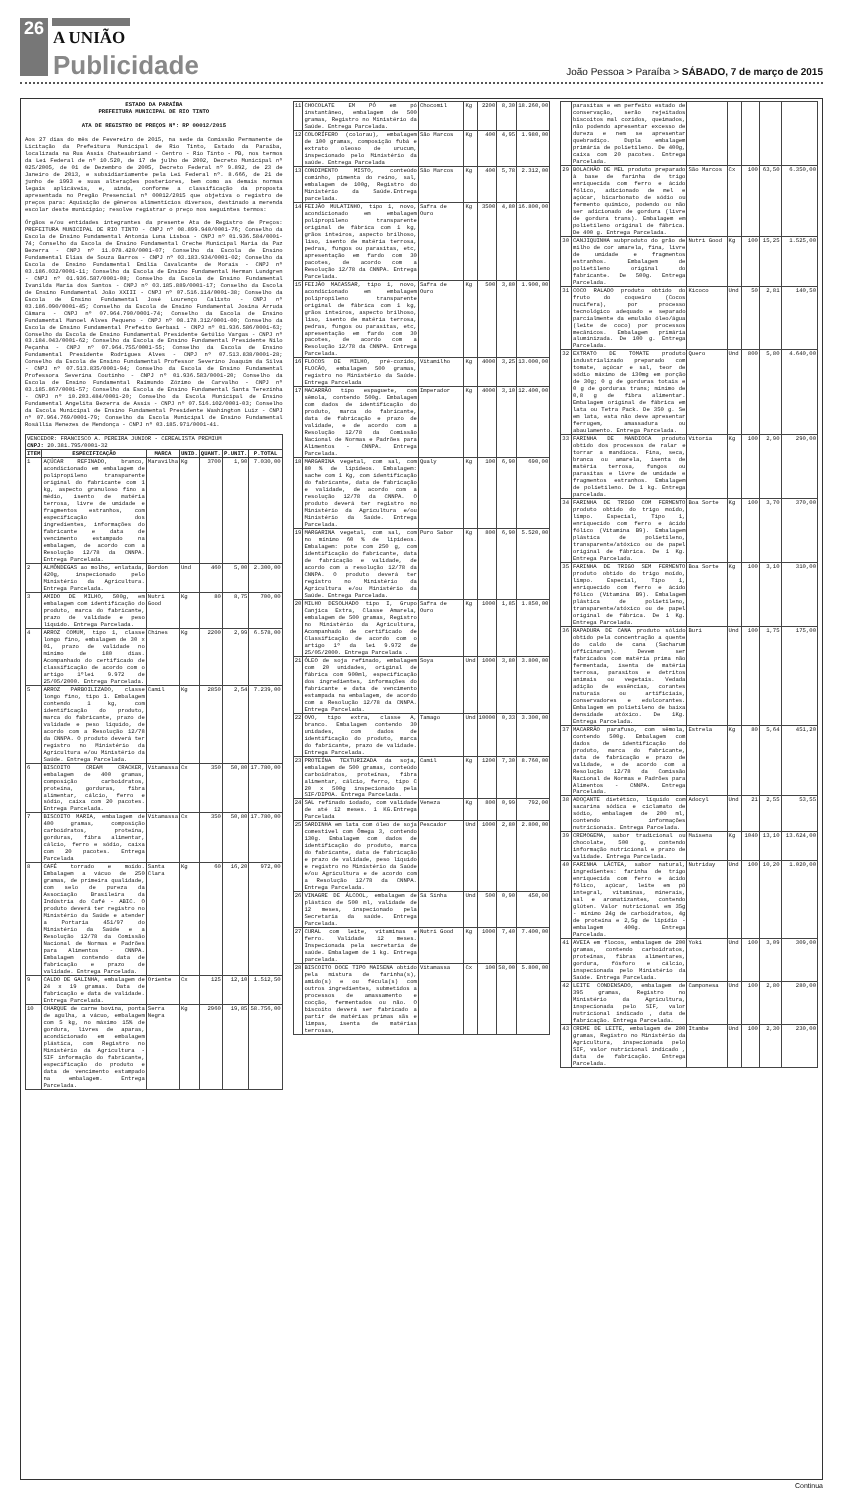26 A UNIÃO
Publicidade
João Pessoa > Paraíba > SÁBADO, 7 de março de 2015
ESTADO DA PARAÍBA
PREFEITURA MUNICIPAL DE RIO TINTO
ATA DE REGISTRO DE PREÇOS Nº: RP 00012/2015
Aos 27 dias do mês de Fevereiro de 2015, na sede da Comissão Permanente de Licitação da Prefeitura Municipal de Rio Tinto, Estado da Paraíba, localizada na Rua Assis Chateaubriand - Centro - Rio Tinto - PB, nos termos da Lei Federal de nº 10.520, de 17 de julho de 2002, Decreto Municipal nº 025/2005, de 01 de Dezembro de 2005, Decreto Federal nº 9.892, de 23 de Janeiro de 2013, e subsidiariamente pela Lei Federal nº. 8.666, de 21 de junho de 1993 e suas alterações posteriores, bem como as demais normas legais aplicáveis, e, ainda, conforme a classificação da proposta apresentada no Pregão Presencial nº 00012/2015 que objetiva o registro de preços para: Aquisição de gêneros alimentícios diversos, destinado a merenda escolar deste município; resolve registrar o preço nos seguintes termos:
Órgãos e/ou entidades integrantes da presente Ata de Registro de Preços: PREFEITURA MUNICIPAL DE RIO TINTO - CNPJ nº 08.899.940/0001-76; Conselho da Escola de Ensino Fundamental Antonia Luna Lisboa - CNPJ nº 01.936.584/0001-74; Conselho da Escola de Ensino Fundamental Creche Municipal Maria da Paz Bezerra - CNPJ nº 11.078.420/0001-07; Conselho da Escola de Ensino Fundamental Elias de Souza Barros - CNPJ nº 03.183.934/0001-02; Conselho da Escola de Ensino Fundamental Emília Cavalcante de Morais - CNPJ nº 03.186.032/0001-11; Conselho da Escola de Ensino Fundamental Herman Lundgren - CNPJ nº 01.936.587/0001-08; Conselho da Escola de Ensino Fundamental Ivanilda Maria dos Santos - CNPJ nº 03.185.889/0001-17; Conselho da Escola de Ensino Fundamental João XXIII - CNPJ nº 07.516.114/0001-38; Conselho da Escola de Ensino Fundamental José Lourenço Calixto - CNPJ nº 03.186.090/0001-45; Conselho da Escola de Ensino Fundamental Josina Arruda Câmara - CNPJ nº 07.964.790/0001-74; Conselho da Escola de Ensino Fundamental Manoel Alves Pequeno - CNPJ nº 08.178.312/0001-00; Conselho da Escola de Ensino Fundamental Prefeito Gerbasi - CNPJ nº 01.936.586/0001-63; Conselho da Escola de Ensino Fundamental Presidente Getúlio Vargas - CNPJ nº 03.184.043/0001-62; Conselho da Escola de Ensino Fundamental Presidente Nilo Peçanha - CNPJ nº 07.964.755/0001-55; Conselho da Escola de Ensino Fundamental Presidente Rodrigues Alves - CNPJ nº 07.513.838/0001-28; Conselho da Escola de Ensino Fundamental Professor Severino Joaquim da Silva - CNPJ nº 07.513.835/0001-94; Conselho da Escola de Ensino Fundamental Professora Severina Coutinho - CNPJ nº 01.936.583/0001-20; Conselho da Escola de Ensino Fundamental Raimundo Zózimo de Carvalho - CNPJ nº 03.185.867/0001-57; Conselho da Escola de Ensino Fundamental Santa Terezinha - CNPJ nº 10.203.484/0001-20; Conselho da Escola Municipal de Ensino Fundamental Angelita Bezerra de Assis - CNPJ nº 07.516.102/0001-03; Conselho da Escola Municipal de Ensino Fundamental Presidente Washington Luiz - CNPJ nº 07.964.769/0001-79; Conselho da Escola Municipal de Ensino Fundamental Rosállia Menezes de Mendonça - CNPJ nº 03.185.971/0001-41.
| VENCEDOR: FRANCISCO A. PEREIRA JUNIOR - CEREALISTA PREMIUM CNPJ: 20.381.795/0001-32 | | | | | | |
| ITEM | ESPECIFICAÇÃO | MARCA | UNID. | QUANT. | P.UNIT. | P.TOTAL |
| 1 | AÇÚCAR REFINADO, branco, acondicionado em embalagem de polipropileno transparente original do fabricante com 1 kg, aspecto granuloso fino a médio, isento de matéria terrosa, livre de umidade e fragmentos estranhos, com especificação dos ingredientes, informações do fabricante e data de vencimento estampado na embalagem, de acordo com a Resolução 12/78 da CNNPA. Entrega Parcelada. | Maravilha | Kg | 3700 | 1,90 | 7.030,00 |
| 2 | ALMÔNDEGAS ao molho, enlatada, 420g, inspecionado pelo Ministério da Agricultura. Entrega Parcelada. | Bordon | Und | 460 | 5,00 | 2.300,00 |
| 3 | AMIDO DE MILHO, 500g, em embalagem com identificação do produto, marca do fabricante, prazo de validade e peso líquido. Entrega Parcelada. | Nutri Good | Kg | 80 | 8,75 | 700,00 |
| 4 | ARROZ COMUM, tipo 1, classe longo fino, embalagem de 30 x 01, prazo de validade no mínimo de 180 dias. Acompanhado do certificado de classificação de acordo com o artigo 1ºlei 9.972 de 25/05/2000. Entrega Parcelada. | Chines | Kg | 2200 | 2,99 | 6.578,00 |
| 5 | ARROZ PARBOILIZADO, classe longo fino, tipo 1. Embalagem contendo 1 kg, com identificação do produto, marca do fabricante, prazo de validade e peso líquido, de acordo com a Resolução 12/78 da CNNPA. O produto deverá ter registro no Ministério da Agricultura e/ou Ministério da Saúde. Entrega Parcelada. | Camil | Kg | 2850 | 2,54 | 7.239,00 |
| 6 | BISCOITO CREAM CRACKER, embalagem de 400 gramas, composição carboidratos, proteína, gorduras, fibra alimentar, cálcio, ferro e sódio, caixa com 20 pacotes. Entrega Parcelada. | Vitamassa | Cx | 350 | 50,80 | 17.780,00 |
| 7 | BISCOITO MARIA, embalagem de 400 gramas, composição carboidratos, proteína, gorduras, fibra alimentar, cálcio, ferro e sódio, caixa com 20 pacotes. Entrega Parcelada | Vitamassa | Cx | 350 | 50,80 | 17.780,00 |
| 8 | CAFÉ torrado e moído. Embalagem a vácuo de 250 gramas, de primeira qualidade, com selo de pureza da Associação Brasileira da Indústria do Café - ABIC. O produto deverá ter registro no Ministério da Saúde e atender a Portaria 451/97 do Ministério da Saúde e a Resolução 12/78 da Comissão Nacional de Normas e Padrões para Alimentos - CNNPA. Embalagem contendo data de fabricação e prazo de validade. Entrega Parcelada. | Santa Clara | Kg | 60 | 16,20 | 972,00 |
| 9 | CALDO DE GALINHA, embalagem de 24 x 19 gramas. Data de fabricação e data de validade. Entrega Parcelada. | Oriente | Cx | 125 | 12,10 | 1.512,50 |
| 10 | CHARQUE de carne bovina, ponta de agulha, a vácuo, embalagem com 5 kg, no máximo 15% de gordura, livres de aparas, acondicionado em embalagem plástica, com Registro no Ministério da Agricultura - SIF informação do fabricante, especificação do produto e data de vencimento estampado na embalagem. Entrega Parcelada. | Serra Negra | Kg | 2960 | 19,85 | 58.756,00 |
| 11 | CHOCOLATE EM PÓ em pó instantâneo, embalagem de 500 gramas, Registro no Ministério da Saúde. Entrega Parcelada. | Chocomil | Kg | 2200 | 8,30 | 18.260,00 |
| 12 | COLORÍFERO (colorau), embalagem de 100 gramas, composição fubá e extrato oleoso de urucum, inspecionado pelo Ministério da saúde. Entrega Parcelada | São Marcos | Kg | 400 | 4,95 | 1.980,00 |
| 13 | CONDIMENTO MISTO, conteúdo cominho, pimenta do reino, sal, embalagem de 100g, Registro do Ministério da Saúde.Entrega parcelada. | São Marcos | Kg | 400 | 5,78 | 2.312,00 |
| 14 | FEIJÃO MULATINHO, tipo 1, novo, acondicionado em embalagem polipropileno transparente original de fábrica com 1 kg, grãos inteiros, aspecto brilhoso, liso, isento de matéria terrosa, pedras, fungos ou parasitas, etc, apresentação em fardo com 30 pacotes, de acordo com a Resolução 12/78 da CNNPA. Entrega Parcelada. | Safra de Ouro | Kg | 3500 | 4,80 | 16.800,00 |
| 15 | FEIJÃO MACASSAR, tipo 1, novo, acondicionado em embalagem polipropileno transparente original de fábrica com 1 kg, grãos inteiros, aspecto brilhoso, liso, isento de matéria terrosa, pedras, fungos ou parasitas, etc, apresentação em fardo com 30 pacotes, de acordo com a Resolução 12/78 da CNNPA. Entrega Parcelada. | Safra de Ouro | Kg | 500 | 3,80 | 1.900,00 |
| 16 | FLOCOS DE MILHO, pré-cozido, FLOCÃO, embalagem 500 gramas, registro no Ministério da Saúde. Entrega Parcelada | Vitamilho | Kg | 4000 | 3,25 | 13.000,00 |
| 17 | MACARRÃO tipo espaguete, com sêmola, contendo 500g. Embalagem com dados de identificação do produto, marca do fabricante, data de fabricação e prazo de validade, e de acordo com a Resolução 12/78 da Comissão Nacional de Normas e Padrões para Alimentos - CNNPA. Entrega Parcelada. | Imperador | Kg | 4000 | 3,10 | 12.400,00 |
| 18 | MARGARINA vegetal, com sal, com 80 % de lipídeos. Embalagem: sache com 1 Kg, com identificação do fabricante, data de fabricação e validade, de acordo com a resolução 12/78 da CNNPA. O produto deverá ter registro no Ministério da Agricultura e/ou Ministério da Saúde. Entrega Parcelada. | Qualy | Kg | 100 | 6,90 | 690,00 |
| 19 | MARGARINA vegetal, com sal, com no mínimo 60 % de lipídeos. Embalagem: pote com 250 g, com identificação do fabricante, data de fabricação e validade, de acordo com a resolução 12/78 da CNNPA. O produto deverá ter registro no Ministério da Agricultura e/ou Ministério da Saúde. Entrega Parcelada. | Puro Sabor | Kg | 800 | 6,90 | 5.520,00 |
| 20 | MILHO DESOLHADO tipo I, Grupo Canjica Extra, Classe Amarela, embalagem de 500 gramas, Registro no Ministério da Agricultura, Acompanhado de certificado de Classificação de acordo com o artigo 1º da lei 9.972 de 25/05/2000. Entrega Parcelada . | Safra de Ouro | Kg | 1000 | 1,85 | 1.850,00 |
| 21 | ÓLEO de soja refinado, embalagem com 20 unidades, original de fábrica com 900ml, especificação dos ingredientes, informações do fabricante e data de vencimento estampada na embalagem, de acordo com a Resolução 12/78 da CNNPA. Entrega Parcelada. | Soya | Und | 1000 | 3,80 | 3.800,00 |
| 22 | OVO, tipo extra, classe A, branco. Embalagem contendo 30 unidades, com dados de identificação do produto, marca do fabricante, prazo de validade. Entrega Parcelada. | Tamago | Und | 10000 | 0,33 | 3.300,00 |
| 23 | PROTEÍNA TEXTURIZADA da soja, embalagem de 500 gramas, conteúdo carboidratos, proteínas, fibra alimentar, cálcio, ferro, tipo C 20 x 500g inspecionado pela SIF/DIPOA. Entrega Parcelada. | Camil | Kg | 1200 | 7,30 | 8.760,00 |
| 24 | SAL refinado iodado, com validade de até 12 meses. 1 KG.Entrega Parcelada | Veneza | Kg | 800 | 0,99 | 792,00 |
| 25 | SARDINHA em lata com óleo de soja comestível com Ômega 3, contendo 130g. Embalagem com dados de identificação do produto, marca do fabricante, data de fabricação e prazo de validade, peso líquido e registro no Ministério da Saúde e/ou Agricultura e de acordo com a Resolução 12/78 da CNNPA. Entrega Parcelada. | Pescador | Und | 1000 | 2,80 | 2.800,00 |
| 26 | VINAGRE DE ÁLCOOL, embalagem de plástico de 500 ml, validade de 12 meses, inspecionado pela Secretaria da saúde. Entrega Parcelada. | Sá Sinha | Und | 500 | 0,90 | 450,00 |
| 27 | CURAL com leite, vitaminas e ferro. Validade 12 meses. Inspecionada pela secretaria de saúde. Embalagem de 1 kg. Entrega parcelada. | Nutri Good | Kg | 1000 | 7,40 | 7.400,00 |
| 28 | BISCOITO DOCE TIPO MAISENA obtido pela mistura de farinha(s), amido(s) e ou fécula(s) com outros ingredientes, submetidos a processos de amassamento e cocção, fermentados ou não. O biscoito deverá ser fabricado a partir de matérias primas sãs e limpas, isenta de matérias terrosas, | Vitamassa | Cx | 100 | 58,00 | 5.800,00 |
| | parasitas e em perfeito estado de conservação, serão rejeitados biscoitos mal cozidos, queimados, não podendo apresentar excesso de dureza e nem se apresentar quebradiço. Dupla embalagem primária de polietileno. De 400g, caixa com 20 pacotes. Entrega Parcelada. | | | | | |
| 29 | BOLACHÃO DE MEL produto preparado à base de farinha de trigo enriquecida com ferro e ácido fólico, adicionado de mel e açúcar, bicarbonato de sódio ou fermento químico, podendo ou não ser adicionado de gordura (livre de gordura trans). Embalagem em polietileno original de fábrica. De 400 g. Entrega Parcelada. | São Marcos | Cx | 100 | 63,50 | 6.350,00 |
| 30 | CANJIQUINHA subproduto do grão de milho de cor amarela, fina, livre de umidade e fragmentos estranhos. Embalagem de polietileno original do fabricante. De 500g. Entrega Parcelada. | Nutri Good | Kg | 100 | 15,25 | 1.525,00 |
| 31 | COCO RALADO produto obtido do fruto do coqueiro (Cocos nucifera), por processo tecnológico adequado e separado parcialmente da emulsão óleo/água (leite de coco) por processos mecânicos. Embalagem primária aluminizada. De 100 g. Entrega Parcelada. | Kicoco | Und | 50 | 2,81 | 140,50 |
| 32 | EXTRATO DE TOMATE produto industrializado preparado com tomate, açúcar e sal, teor de sódio máximo de 130mg em porção de 30g; 0 g de gorduras totais e 0 g de gorduras trans; mínimo de 0,8 g de fibra alimentar. Embalagem original de fábrica em lata ou Tetra Pack. De 350 g. Se em lata, esta não deve apresentar ferrugem, amassadura ou abaulamento. Entrega Parcelada. | Quero | Und | 800 | 5,80 | 4.640,00 |
| 33 | FARINHA DE MANDIOCA produto obtido dos processos de ralar e torrar a mandioca. Fina, seca, branca ou amarela, isenta de matéria terrosa, fungos ou parasitas e livre de umidade e fragmentos estranhos. Embalagem de polietileno. De 1 kg. Entrega parcelada. | Vitoria | Kg | 100 | 2,90 | 290,00 |
| 34 | FARINHA DE TRIGO COM FERMENTO produto obtido do trigo moído, limpo. Especial, Tipo 1, enriquecido com ferro e ácido fólico (Vitamina B9). Embalagem plástica de polietileno, transparente/atóxico ou de papel original de fábrica. De 1 Kg. Entrega Parcelada. | Boa Sorte | Kg | 100 | 3,70 | 370,00 |
| 35 | FARINHA DE TRIGO SEM FERMENTO produto obtido do trigo moído, limpo. Especial, Tipo 1, enriquecido com ferro e ácido fólico (Vitamina B9). Embalagem plástica de polietileno, transparente/atóxico ou de papel original de fábrica. De 1 Kg. Entrega Parcelada. | Boa Sorte | Kg | 100 | 3,10 | 310,00 |
| 36 | RAPADURA DE CANA produto sólido obtido pela concentração a quente do caldo de cana (Sacharum officinarum). Devem ser fabricados com matéria prima não fermentada, isenta de matéria terrosa, parasitos e detritos animais ou vegetais. Vedada adição de essências, corantes naturais ou artificiais, conservadores e edulcorantes. Embalagem em polietileno de baixa densidade atóxico. De 1Kg. Entrega Parcelada. | Buri | Und | 100 | 1,75 | 175,00 |
| 37 | MACARRÃO parafuso, com sêmola, contendo 500g. Embalagem com dados de identificação do produto, marca do fabricante, data de fabricação e prazo de validade, e de acordo com a Resolução 12/78 da Comissão Nacional de Normas e Padrões para Alimentos - CNNPA. Entrega Parcelada. | Estrela | Kg | 80 | 5,64 | 451,20 |
| 38 | ADOÇANTE dietético, líquido com sacarina sódica e ciclamato de sódio, embalagem de 200 ml, contendo informações nutricionais. Entrega Parcelada. | Adocyl | Und | 21 | 2,55 | 53,55 |
| 39 | CREMOGEMA, sabor tradicional ou chocolate, 500 g, contendo informação nutricional e prazo de validade. Entrega Parcelada. | Maisena | Kg | 1040 | 13,10 | 13.624,00 |
| 40 | FARINHA LÁCTEA, sabor natural, ingredientes: farinha de trigo enriquecida com ferro e ácido fólico, açúcar, leite em pó integral, vitaminas, minerais, sal e aromatizantes, contendo glúten. Valor nutricional em 35g - mínimo 24g de carboidratos, 4g de proteína e 2,5g de lipídio - embalagem 400g. Entrega Parcelada. | Nutriday | Und | 100 | 10,20 | 1.020,00 |
| 41 | AVEIA em flocos, embalagem de 200 gramas, contendo carboidratos, proteínas, fibras alimentares, gordura, fósforo e cálcio, inspecionada pelo Ministério da Saúde. Entrega Parcelada. | Yoki | Und | 100 | 3,09 | 309,00 |
| 42 | LEITE CONDENSADO, embalagem de 395 gramas, Registro no Ministério da Agricultura, inspecionada pelo SIF, valor nutricional indicado , data de fabricação. Entrega Parcelada. | Camponesa | Und | 100 | 2,80 | 280,00 |
| 43 | CREME DE LEITE, embalagem de 200 gramas, Registro no Ministério da Agricultura, inspecionada pelo SIF, valor nutricional indicado , data de fabricação. Entrega Parcelada. | Itambe | Und | 100 | 2,30 | 230,00 |
Continua